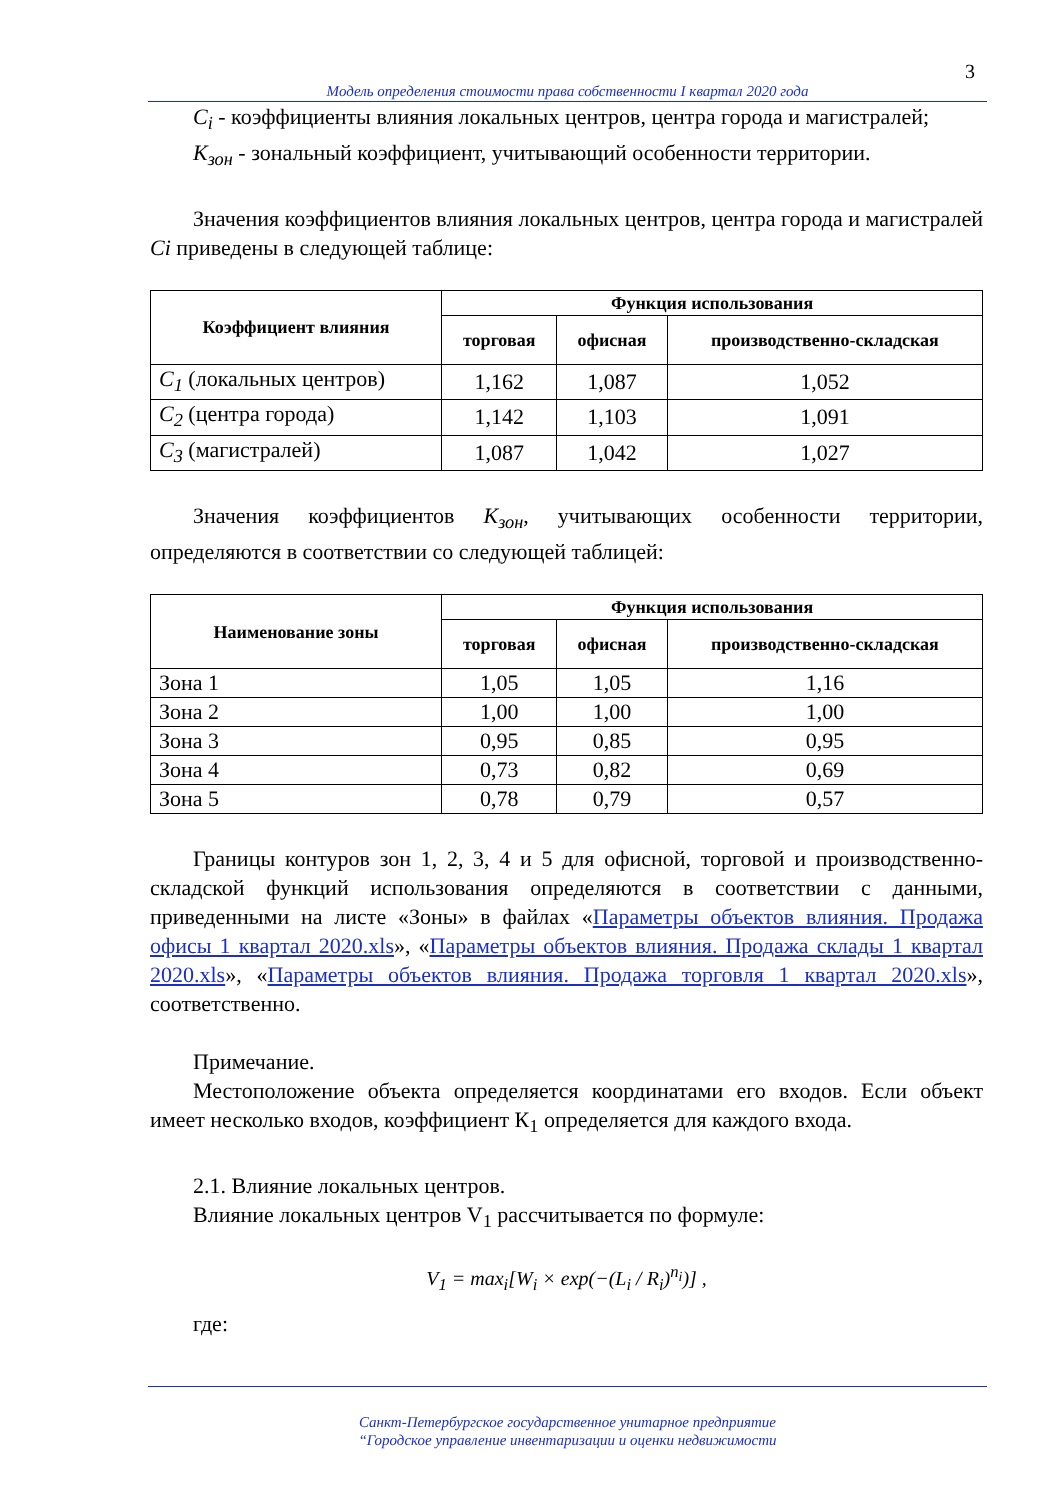3
Модель определения стоимости права собственности I квартал 2020 года
C<sub>i</sub> - коэффициенты влияния локальных центров, центра города и магистралей;
K<sub>зон</sub> - зональный коэффициент, учитывающий особенности территории.
Значения коэффициентов влияния локальных центров, центра города и магистралей Ci приведены в следующей таблице:
| Коэффициент влияния | Функция использования | | |
| --- | --- | --- | --- |
| | торговая | офисная | производственно-складская |
| C<sub>1</sub> (локальных центров) | 1,162 | 1,087 | 1,052 |
| C<sub>2</sub> (центра города) | 1,142 | 1,103 | 1,091 |
| C<sub>3</sub> (магистралей) | 1,087 | 1,042 | 1,027 |
Значения коэффициентов K<sub>зон</sub>, учитывающих особенности территории, определяются в соответствии со следующей таблицей:
| Наименование зоны | Функция использования | | |
| --- | --- | --- | --- |
| | торговая | офисная | производственно-складская |
| Зона 1 | 1,05 | 1,05 | 1,16 |
| Зона 2 | 1,00 | 1,00 | 1,00 |
| Зона 3 | 0,95 | 0,85 | 0,95 |
| Зона 4 | 0,73 | 0,82 | 0,69 |
| Зона 5 | 0,78 | 0,79 | 0,57 |
Границы контуров зон 1, 2, 3, 4 и 5 для офисной, торговой и производственно-складской функций использования определяются в соответствии с данными, приведенными на листе «Зоны» в файлах «Параметры объектов влияния. Продажа офисы 1 квартал 2020.xls», «Параметры объектов влияния. Продажа склады 1 квартал 2020.xls», «Параметры объектов влияния. Продажа торговля 1 квартал 2020.xls», соответственно.
Примечание.
Местоположение объекта определяется координатами его входов. Если объект имеет несколько входов, коэффициент К<sub>1</sub> определяется для каждого входа.
2.1. Влияние локальных центров.
Влияние локальных центров V<sub>1</sub> рассчитывается по формуле:
V<sub>1</sub> = max<sub>i</sub>[W<sub>i</sub> × exp(−(L<sub>i</sub> / R<sub>i</sub>)<sup>n<sub>i</sub></sup>)] ,
где:
Санкт-Петербургское государственное унитарное предприятие
“Городское управление инвентаризации и оценки недвижимости